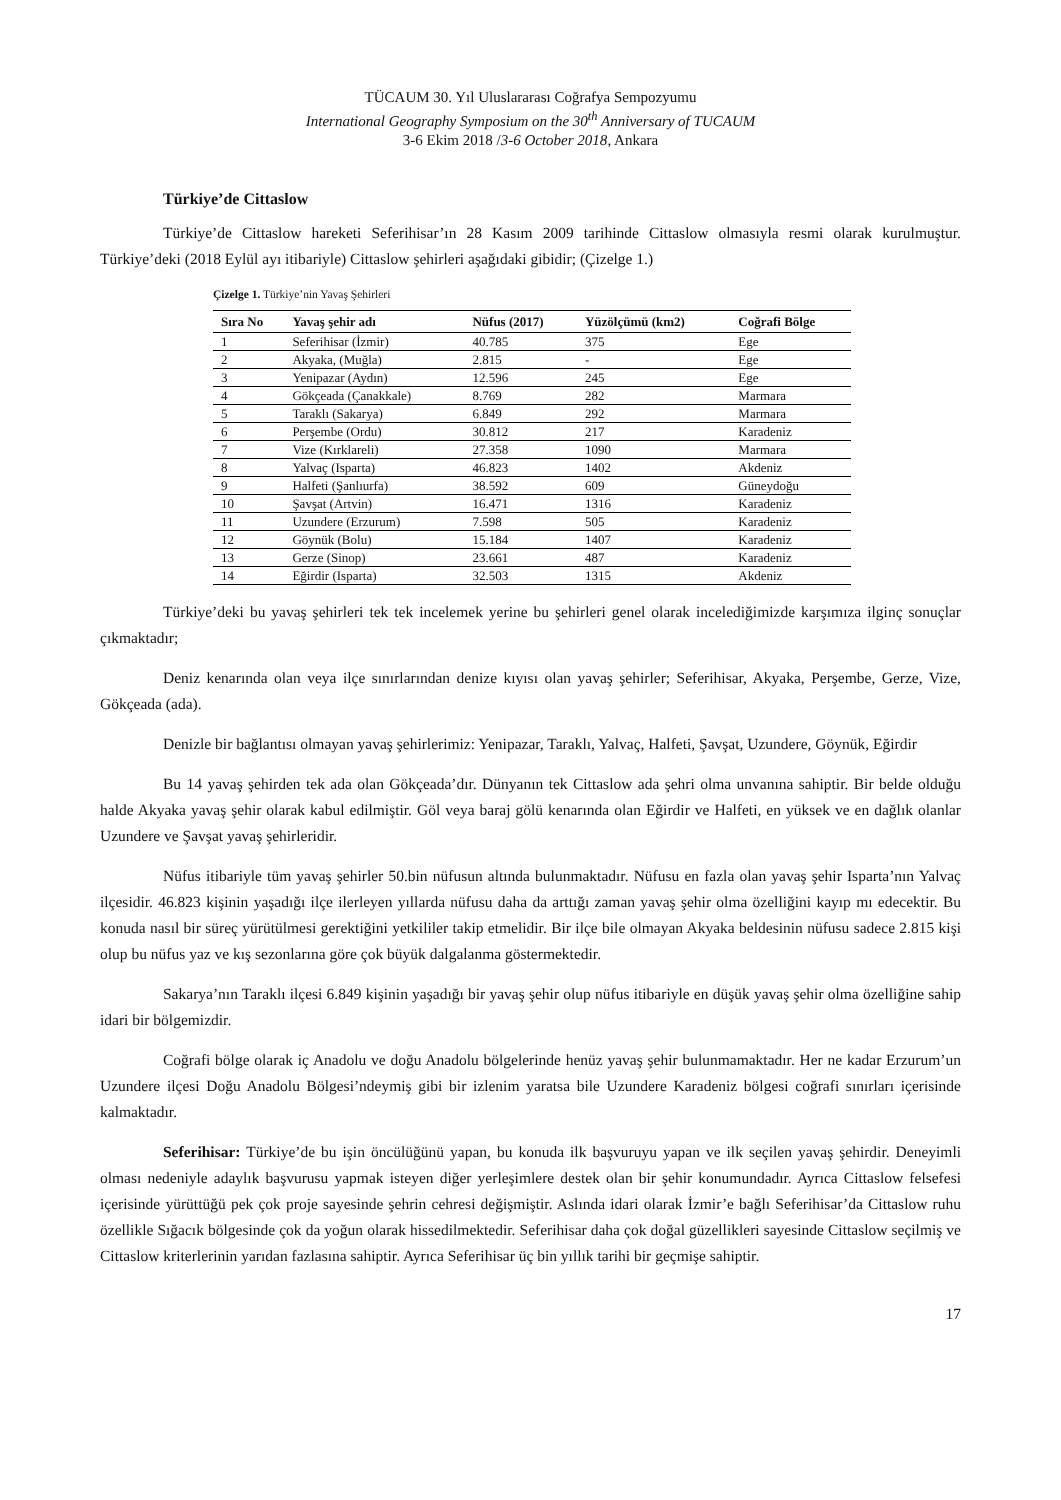TÜCAUM 30. Yıl Uluslararası Coğrafya Sempozyumu
International Geography Symposium on the 30<sup>th</sup> Anniversary of TUCAUM
3-6 Ekim 2018 /3-6 October 2018, Ankara
Türkiye’de Cittaslow
Türkiye’de Cittaslow hareketi Seferihisar’ın 28 Kasım 2009 tarihinde Cittaslow olmasıyla resmi olarak kurulmuştur. Türkiye’deki (2018 Eylül ayı itibariyle) Cittaslow şehirleri aşağıdaki gibidir; (Çizelge 1.)
Çizelge 1. Türkiye’nin Yavaş Şehirleri
| Sıra No | Yavaş şehir adı | Nüfus (2017) | Yüzölçümü (km2) | Coğrafi Bölge |
| --- | --- | --- | --- | --- |
| 1 | Seferihisar (İzmir) | 40.785 | 375 | Ege |
| 2 | Akyaka, (Muğla) | 2.815 | - | Ege |
| 3 | Yenipazar (Aydın) | 12.596 | 245 | Ege |
| 4 | Gökçeada (Çanakkale) | 8.769 | 282 | Marmara |
| 5 | Taraklı (Sakarya) | 6.849 | 292 | Marmara |
| 6 | Perşembe (Ordu) | 30.812 | 217 | Karadeniz |
| 7 | Vize (Kırklareli) | 27.358 | 1090 | Marmara |
| 8 | Yalvaç (Isparta) | 46.823 | 1402 | Akdeniz |
| 9 | Halfeti (Şanlıurfa) | 38.592 | 609 | Güneydoğu |
| 10 | Şavşat (Artvin) | 16.471 | 1316 | Karadeniz |
| 11 | Uzundere (Erzurum) | 7.598 | 505 | Karadeniz |
| 12 | Göynük (Bolu) | 15.184 | 1407 | Karadeniz |
| 13 | Gerze (Sinop) | 23.661 | 487 | Karadeniz |
| 14 | Eğirdir (Isparta) | 32.503 | 1315 | Akdeniz |
Türkiye’deki bu yavaş şehirleri tek tek incelemek yerine bu şehirleri genel olarak incelediğimizde karşımıza ilginç sonuçlar çıkmaktadır;
Deniz kenarında olan veya ilçe sınırlarından denize kıyısı olan yavaş şehirler; Seferihisar, Akyaka, Perşembe, Gerze, Vize, Gökçeada (ada).
Denizle bir bağlantısı olmayan yavaş şehirlerimiz: Yenipazar, Taraklı, Yalvaç, Halfeti, Şavşat, Uzundere, Göynük, Eğirdir
Bu 14 yavaş şehirden tek ada olan Gökçeada’dır. Dünyanın tek Cittaslow ada şehri olma unvanına sahiptir. Bir belde olduğu halde Akyaka yavaş şehir olarak kabul edilmiştir. Göl veya baraj gölü kenarında olan Eğirdir ve Halfeti, en yüksek ve en dağlık olanlar Uzundere ve Şavşat yavaş şehirleridir.
Nüfus itibariyle tüm yavaş şehirler 50.bin nüfusun altında bulunmaktadır. Nüfusu en fazla olan yavaş şehir Isparta’nın Yalvaç ilçesidir. 46.823 kişinin yaşadığı ilçe ilerleyen yıllarda nüfusu daha da arttığı zaman yavaş şehir olma özelliğini kayıp mı edecektir. Bu konuda nasıl bir süreç yürütülmesi gerektiğini yetkililer takip etmelidir. Bir ilçe bile olmayan Akyaka beldesinin nüfusu sadece 2.815 kişi olup bu nüfus yaz ve kış sezonlarına göre çok büyük dalgalanma göstermektedir.
Sakarya’nın Taraklı ilçesi 6.849 kişinin yaşadığı bir yavaş şehir olup nüfus itibariyle en düşük yavaş şehir olma özelliğine sahip idari bir bölgemizdir.
Coğrafi bölge olarak iç Anadolu ve doğu Anadolu bölgelerinde henüz yavaş şehir bulunmamaktadır. Her ne kadar Erzurum’un Uzundere ilçesi Doğu Anadolu Bölgesi’ndeymiş gibi bir izlenim yaratsa bile Uzundere Karadeniz bölgesi coğrafi sınırları içerisinde kalmaktadır.
Seferihisar: Türkiye’de bu işin öncülüğünü yapan, bu konuda ilk başvuruyu yapan ve ilk seçilen yavaş şehirdir. Deneyimli olması nedeniyle adaylık başvurusu yapmak isteyen diğer yerleşimlere destek olan bir şehir konumundadır. Ayrıca Cittaslow felsefesi içerisinde yürüttüğü pek çok proje sayesinde şehrin cehresi değişmiştir. Aslında idari olarak İzmir’e bağlı Seferihisar’da Cittaslow ruhu özellikle Sığacık bölgesinde çok da yoğun olarak hissedilmektedir. Seferihisar daha çok doğal güzellikleri sayesinde Cittaslow seçilmiş ve Cittaslow kriterlerinin yarıdan fazlasına sahiptir. Ayrıca Seferihisar üç bin yıllık tarihi bir geçmişe sahiptir.
17